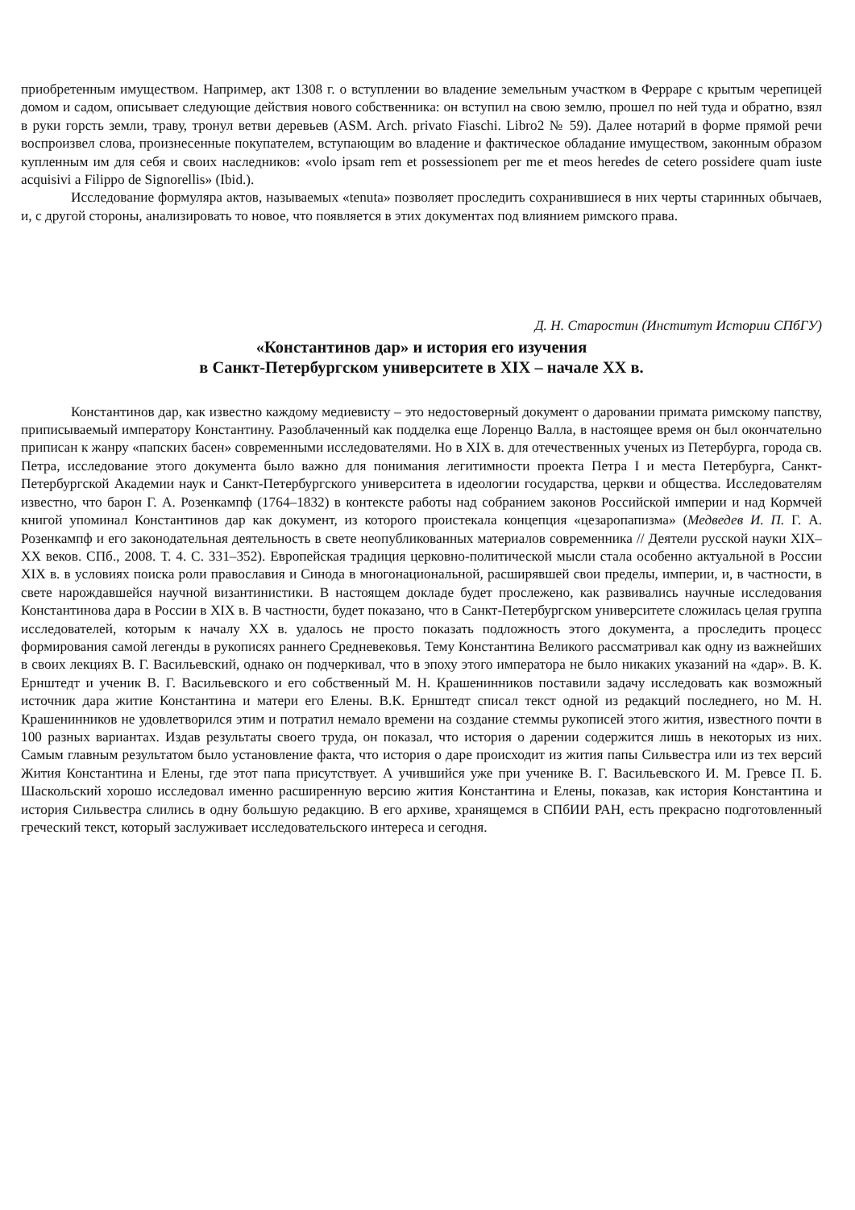приобретенным имуществом. Например, акт 1308 г. о вступлении во владение земельным участком в Ферраре с крытым черепицей домом и садом, описывает следующие действия нового собственника: он вступил на свою землю, прошел по ней туда и обратно, взял в руки горсть земли, траву, тронул ветви деревьев (ASM. Arch. privato Fiaschi. Libro2 № 59). Далее нотарий в форме прямой речи воспроизвел слова, произнесенные покупателем, вступающим во владение и фактическое обладание имуществом, законным образом купленным им для себя и своих наследников: «volo ipsam rem et possessionem per me et meos heredes de cetero possidere quam iuste acquisivi a Filippo de Signorellis» (Ibid.).
Исследование формуляра актов, называемых «tenuta» позволяет проследить сохранившиеся в них черты старинных обычаев, и, с другой стороны, анализировать то новое, что появляется в этих документах под влиянием римского права.
Д. Н. Старостин (Институт Истории СПбГУ)
«Константинов дар» и история его изучения
в Санкт-Петербургском университете в XIX – начале XX в.
Константинов дар, как известно каждому медиевисту – это недостоверный документ о даровании примата римскому папству, приписываемый императору Константину. Разоблаченный как подделка еще Лоренцо Валла, в настоящее время он был окончательно приписан к жанру «папских басен» современными исследователями. Но в XIX в. для отечественных ученых из Петербурга, города св. Петра, исследование этого документа было важно для понимания легитимности проекта Петра I и места Петербурга, Санкт-Петербургской Академии наук и Санкт-Петербургского университета в идеологии государства, церкви и общества. Исследователям известно, что барон Г. А. Розенкампф (1764–1832) в контексте работы над собранием законов Российской империи и над Кормчей книгой упоминал Константинов дар как документ, из которого проистекала концепция «цезаропапизма» (Медведев И. П. Г. А. Розенкампф и его законодательная деятельность в свете неопубликованных материалов современника // Деятели русской науки XIX–XX веков. СПб., 2008. Т. 4. С. 331–352). Европейская традиция церковно-политической мысли стала особенно актуальной в России XIX в. в условиях поиска роли православия и Синода в многонациональной, расширявшей свои пределы, империи, и, в частности, в свете нарождавшейся научной византинистики. В настоящем докладе будет прослежено, как развивались научные исследования Константинова дара в России в XIX в. В частности, будет показано, что в Санкт-Петербургском университете сложилась целая группа исследователей, которым к началу XX в. удалось не просто показать подложность этого документа, а проследить процесс формирования самой легенды в рукописях раннего Средневековья. Тему Константина Великого рассматривал как одну из важнейших в своих лекциях В. Г. Васильевский, однако он подчеркивал, что в эпоху этого императора не было никаких указаний на «дар». В. К. Ернштедт и ученик В. Г. Васильевского и его собственный М. Н. Крашенинников поставили задачу исследовать как возможный источник дара житие Константина и матери его Елены. В.К. Ернштедт списал текст одной из редакций последнего, но М. Н. Крашенинников не удовлетворился этим и потратил немало времени на создание стеммы рукописей этого жития, известного почти в 100 разных вариантах. Издав результаты своего труда, он показал, что история о дарении содержится лишь в некоторых из них. Самым главным результатом было установление факта, что история о даре происходит из жития папы Сильвестра или из тех версий Жития Константина и Елены, где этот папа присутствует. А учившийся уже при ученике В. Г. Васильевского И. М. Гревсе П. Б. Шаскольский хорошо исследовал именно расширенную версию жития Константина и Елены, показав, как история Константина и история Сильвестра слились в одну большую редакцию. В его архиве, хранящемся в СПбИИ РАН, есть прекрасно подготовленный греческий текст, который заслуживает исследовательского интереса и сегодня.